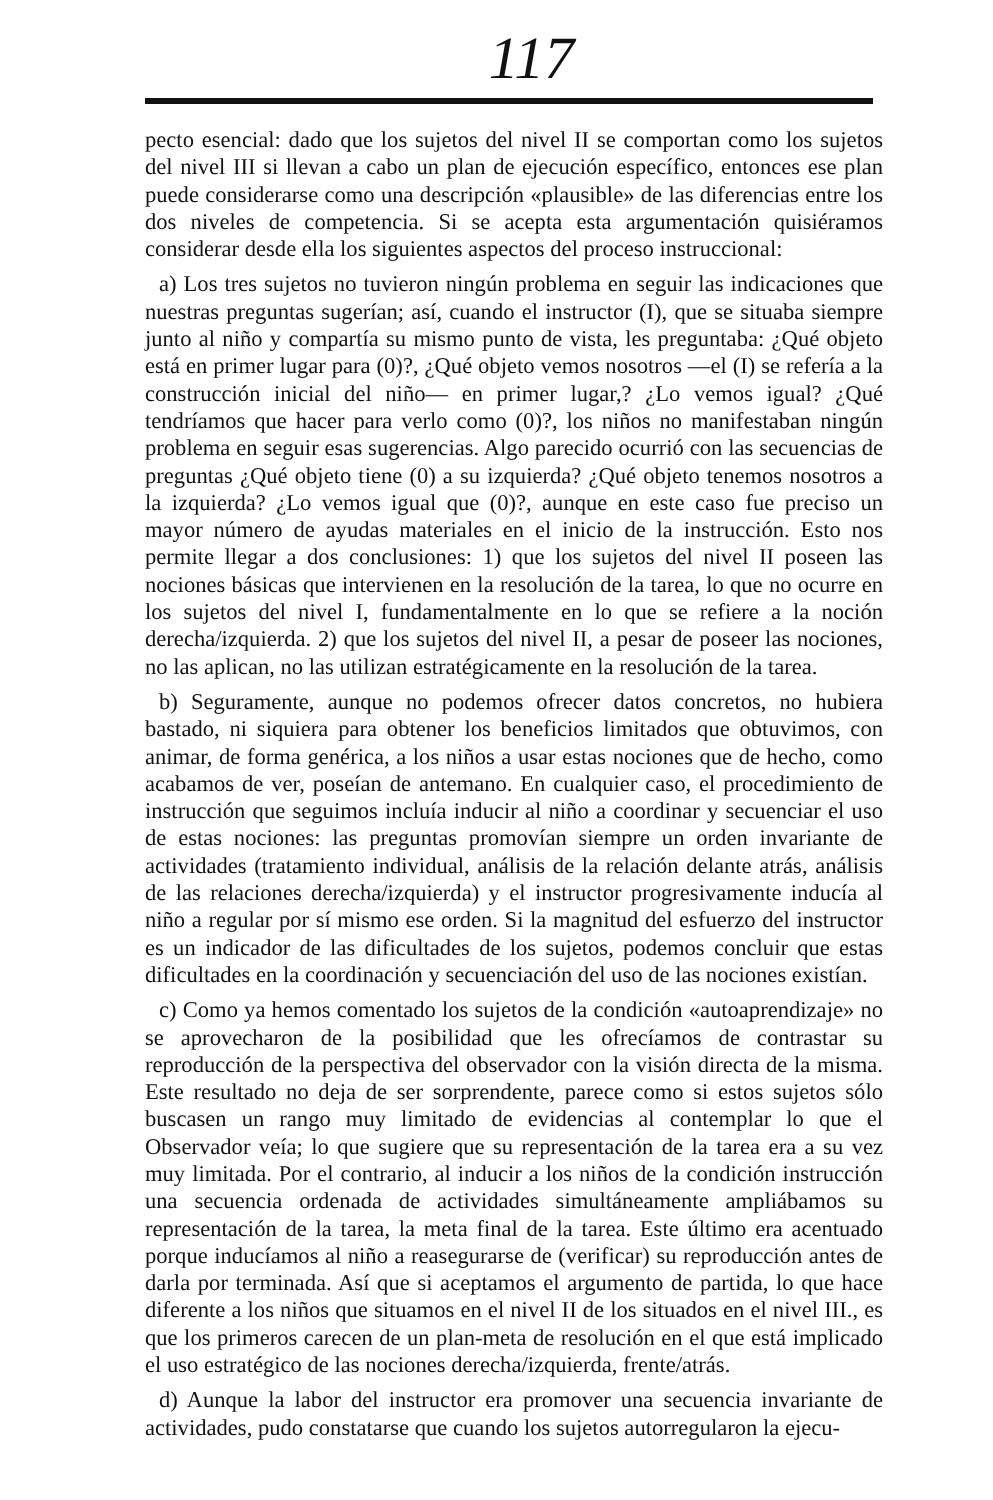117
pecto esencial: dado que los sujetos del nivel II se comportan como los sujetos del nivel III si llevan a cabo un plan de ejecución específico, entonces ese plan puede considerarse como una descripción «plausible» de las diferencias entre los dos niveles de competencia. Si se acepta esta argumentación quisiéramos considerar desde ella los siguientes aspectos del proceso instruccional:
a) Los tres sujetos no tuvieron ningún problema en seguir las indicaciones que nuestras preguntas sugerían; así, cuando el instructor (I), que se situaba siempre junto al niño y compartía su mismo punto de vista, les preguntaba: ¿Qué objeto está en primer lugar para (0)?, ¿Qué objeto vemos nosotros —el (I) se refería a la construcción inicial del niño— en primer lugar,? ¿Lo vemos igual? ¿Qué tendríamos que hacer para verlo como (0)?, los niños no manifestaban ningún problema en seguir esas sugerencias. Algo parecido ocurrió con las secuencias de preguntas ¿Qué objeto tiene (0) a su izquierda? ¿Qué objeto tenemos nosotros a la izquierda? ¿Lo vemos igual que (0)?, aunque en este caso fue preciso un mayor número de ayudas materiales en el inicio de la instrucción. Esto nos permite llegar a dos conclusiones: 1) que los sujetos del nivel II poseen las nociones básicas que intervienen en la resolución de la tarea, lo que no ocurre en los sujetos del nivel I, fundamentalmente en lo que se refiere a la noción derecha/izquierda. 2) que los sujetos del nivel II, a pesar de poseer las nociones, no las aplican, no las utilizan estratégicamente en la resolución de la tarea.
b) Seguramente, aunque no podemos ofrecer datos concretos, no hubiera bastado, ni siquiera para obtener los beneficios limitados que obtuvimos, con animar, de forma genérica, a los niños a usar estas nociones que de hecho, como acabamos de ver, poseían de antemano. En cualquier caso, el procedimiento de instrucción que seguimos incluía inducir al niño a coordinar y secuenciar el uso de estas nociones: las preguntas promovían siempre un orden invariante de actividades (tratamiento individual, análisis de la relación delante atrás, análisis de las relaciones derecha/izquierda) y el instructor progresivamente inducía al niño a regular por sí mismo ese orden. Si la magnitud del esfuerzo del instructor es un indicador de las dificultades de los sujetos, podemos concluir que estas dificultades en la coordinación y secuenciación del uso de las nociones existían.
c) Como ya hemos comentado los sujetos de la condición «autoaprendizaje» no se aprovecharon de la posibilidad que les ofrecíamos de contrastar su reproducción de la perspectiva del observador con la visión directa de la misma. Este resultado no deja de ser sorprendente, parece como si estos sujetos sólo buscasen un rango muy limitado de evidencias al contemplar lo que el Observador veía; lo que sugiere que su representación de la tarea era a su vez muy limitada. Por el contrario, al inducir a los niños de la condición instrucción una secuencia ordenada de actividades simultáneamente ampliábamos su representación de la tarea, la meta final de la tarea. Este último era acentuado porque inducíamos al niño a reasegurarse de (verificar) su reproducción antes de darla por terminada. Así que si aceptamos el argumento de partida, lo que hace diferente a los niños que situamos en el nivel II de los situados en el nivel III., es que los primeros carecen de un plan-meta de resolución en el que está implicado el uso estratégico de las nociones derecha/izquierda, frente/atrás.
d) Aunque la labor del instructor era promover una secuencia invariante de actividades, pudo constatarse que cuando los sujetos autorregularon la ejecu-